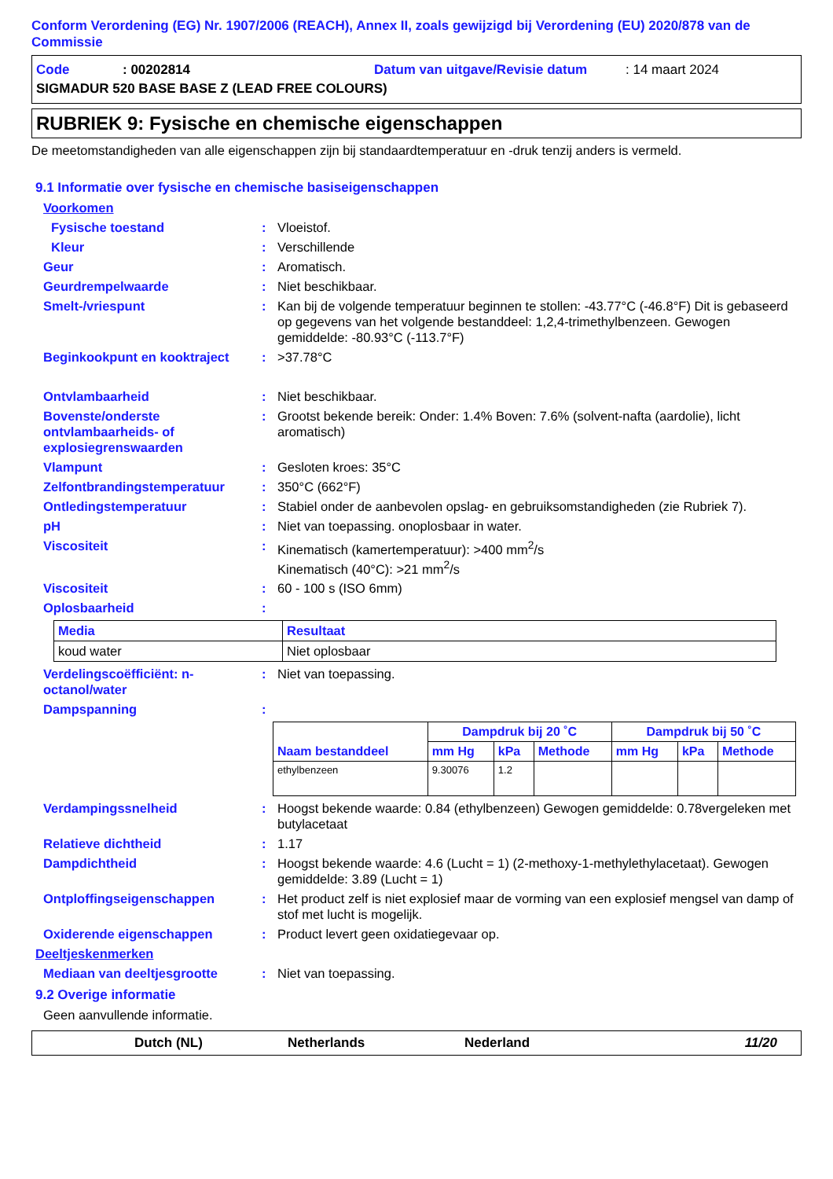Conform Verordening (EG) Nr. 1907/2006 (REACH), Annex II, zoals gewijzigd bij Verordening (EU) 2020/878 van de Commissie
Code: 00202814 Datum van uitgave/Revisie datum: 14 maart 2024
SIGMADUR 520 BASE BASE Z (LEAD FREE COLOURS)
RUBRIEK 9: Fysische en chemische eigenschappen
De meetomstandigheden van alle eigenschappen zijn bij standaardtemperatuur en -druk tenzij anders is vermeld.
9.1 Informatie over fysische en chemische basiseigenschappen
Voorkomen
Fysische toestand: Vloeistof.
Kleur: Verschillende
Geur: Aromatisch.
Geurdrempelwaarde: Niet beschikbaar.
Smelt-/vriespunt: Kan bij de volgende temperatuur beginnen te stollen: -43.77°C (-46.8°F) Dit is gebaseerd op gegevens van het volgende bestanddeel: 1,2,4-trimethylbenzeen. Gewogen gemiddelde: -80.93°C (-113.7°F)
Beginkookpunt en kooktraject: >37.78°C
Ontvlambaarheid: Niet beschikbaar.
Bovenste/onderste ontvlambaarheids- of explosiegrenswaarden: Grootst bekende bereik: Onder: 1.4% Boven: 7.6% (solvent-nafta (aardolie), licht aromatisch)
Vlampunt: Gesloten kroes: 35°C
Zelfontbrandingstemperatuur: 350°C (662°F)
Ontledingstemperatuur: Stabiel onder de aanbevolen opslag- en gebruiksomstandigheden (zie Rubriek 7).
pH: Niet van toepassing. onoplosbaar in water.
Viscositeit: Kinematisch (kamertemperatuur): >400 mm<sup>2</sup>/s
Kinematisch (40°C): >21 mm<sup>2</sup>/s
Viscositeit: 60 - 100 s (ISO 6mm)
Oplosbaarheid:
| Media | Resultaat |
| --- | --- |
| koud water | Niet oplosbaar |
Verdelingscoëfficiënt: n-octanol/water: Niet van toepassing.
Dampspanning:
| Naam bestanddeel | Dampdruk bij 20 ˚C | | | Dampdruk bij 50 ˚C | | |
| --- | --- | --- | --- | --- | --- | --- |
| | mm Hg | kPa | Methode | mm Hg | kPa | Methode |
| ethylbenzeen | 9.30076 | 1.2 | | | | |
Verdampingssnelheid: Hoogst bekende waarde: 0.84 (ethylbenzeen) Gewogen gemiddelde: 0.78vergeleken met butylacetaat
Relatieve dichtheid: 1.17
Dampdichtheid: Hoogst bekende waarde: 4.6 (Lucht = 1) (2-methoxy-1-methylethylacetaat). Gewogen gemiddelde: 3.89 (Lucht = 1)
Ontploffingseigenschappen: Het product zelf is niet explosief maar de vorming van een explosief mengsel van damp of stof met lucht is mogelijk.
Oxiderende eigenschappen: Product levert geen oxidatiegevaar op.
Deeltjeskenmerken
Mediaan van deeltjesgrootte: Niet van toepassing.
9.2 Overige informatie
Geen aanvullende informatie.
Dutch (NL) Netherlands Nederland 11/20